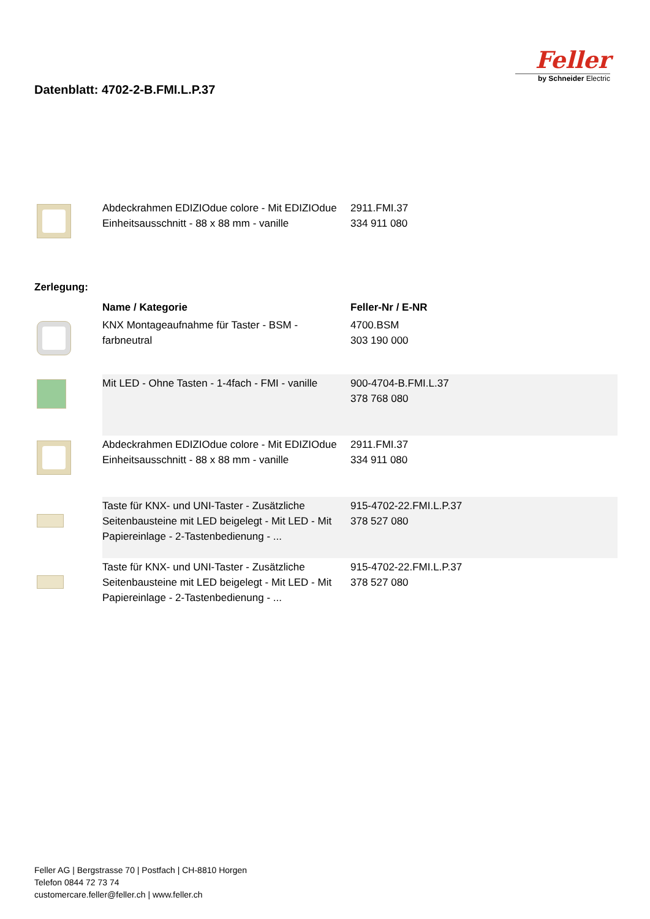Datenblatt: 4702-2-B.FMI.L.P.37
Feller
by Schneider Electric
| | Abdeckrahmen EDIZIOdue colore - Mit EDIZIOdue Einheitsausschnitt - 88 x 88 mm - vanille | 2911.FMI.37 334 911 080 |
Zerlegung:
| | Name / Kategorie | Feller-Nr / E-NR |
| --- | --- | --- |
| | KNX Montageaufnahme für Taster - BSM - farbneutral | 4700.BSM 303 190 000 |
| | Mit LED - Ohne Tasten - 1-4fach - FMI - vanille | 900-4704-B.FMI.L.37 378 768 080 |
| | Abdeckrahmen EDIZIOdue colore - Mit EDIZIOdue Einheitsausschnitt - 88 x 88 mm - vanille | 2911.FMI.37 334 911 080 |
| | Taste für KNX- und UNI-Taster - Zusätzliche Seitenbausteine mit LED beigelegt - Mit LED - Mit Papiereinlage - 2-Tastenbedienung - ... | 915-4702-22.FMI.L.P.37 378 527 080 |
| | Taste für KNX- und UNI-Taster - Zusätzliche Seitenbausteine mit LED beigelegt - Mit LED - Mit Papiereinlage - 2-Tastenbedienung - ... | 915-4702-22.FMI.L.P.37 378 527 080 |
Feller AG | Bergstrasse 70 | Postfach | CH-8810 Horgen
Telefon 0844 72 73 74
customercare.feller@feller.ch | www.feller.ch